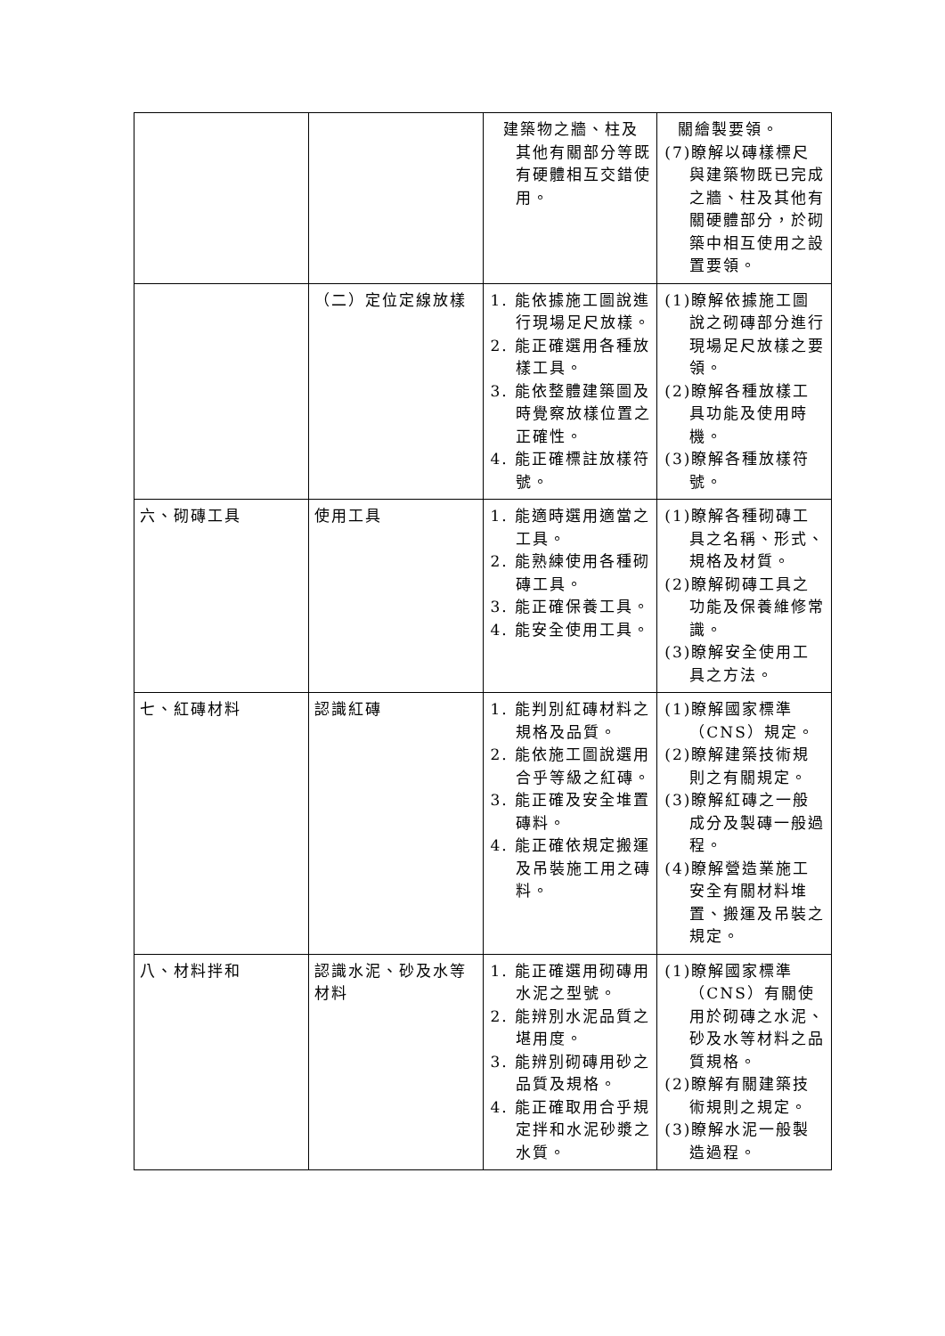| | | 建築物之牆、柱及其他有關部分等既有硬體相互交錯使用。 | 關繪製要領。 (7)瞭解以磚樣標尺與建築物既已完成之牆、柱及其他有關硬體部分，於砌築中相互使用之設置要領。 |
| | （二）定位定線放樣 | 1. 能依據施工圖說進行現場足尺放樣。 2. 能正確選用各種放樣工具。 3. 能依整體建築圖及時覺察放樣位置之正確性。 4. 能正確標註放樣符號。 | (1)瞭解依據施工圖說之砌磚部分進行現場足尺放樣之要領。 (2)瞭解各種放樣工具功能及使用時機。 (3)瞭解各種放樣符號。 |
| 六、砌磚工具 | 使用工具 | 1. 能適時選用適當之工具。 2. 能熟練使用各種砌磚工具。 3. 能正確保養工具。 4. 能安全使用工具。 | (1)瞭解各種砌磚工具之名稱、形式、規格及材質。 (2)瞭解砌磚工具之功能及保養維修常識。 (3)瞭解安全使用工具之方法。 |
| 七、紅磚材料 | 認識紅磚 | 1. 能判別紅磚材料之規格及品質。 2. 能依施工圖說選用合乎等級之紅磚。 3. 能正確及安全堆置磚料。 4. 能正確依規定搬運及吊裝施工用之磚料。 | (1)瞭解國家標準（CNS）規定。 (2)瞭解建築技術規則之有關規定。 (3)瞭解紅磚之一般成分及製磚一般過程。 (4)瞭解營造業施工安全有關材料堆置、搬運及吊裝之規定。 |
| 八、材料拌和 | 認識水泥、砂及水等材料 | 1. 能正確選用砌磚用水泥之型號。 2. 能辨別水泥品質之堪用度。 3. 能辨別砌磚用砂之品質及規格。 4. 能正確取用合乎規定拌和水泥砂漿之水質。 | (1)瞭解國家標準（CNS）有關使用於砌磚之水泥、砂及水等材料之品質規格。 (2)瞭解有關建築技術規則之規定。 (3)瞭解水泥一般製造過程。 |